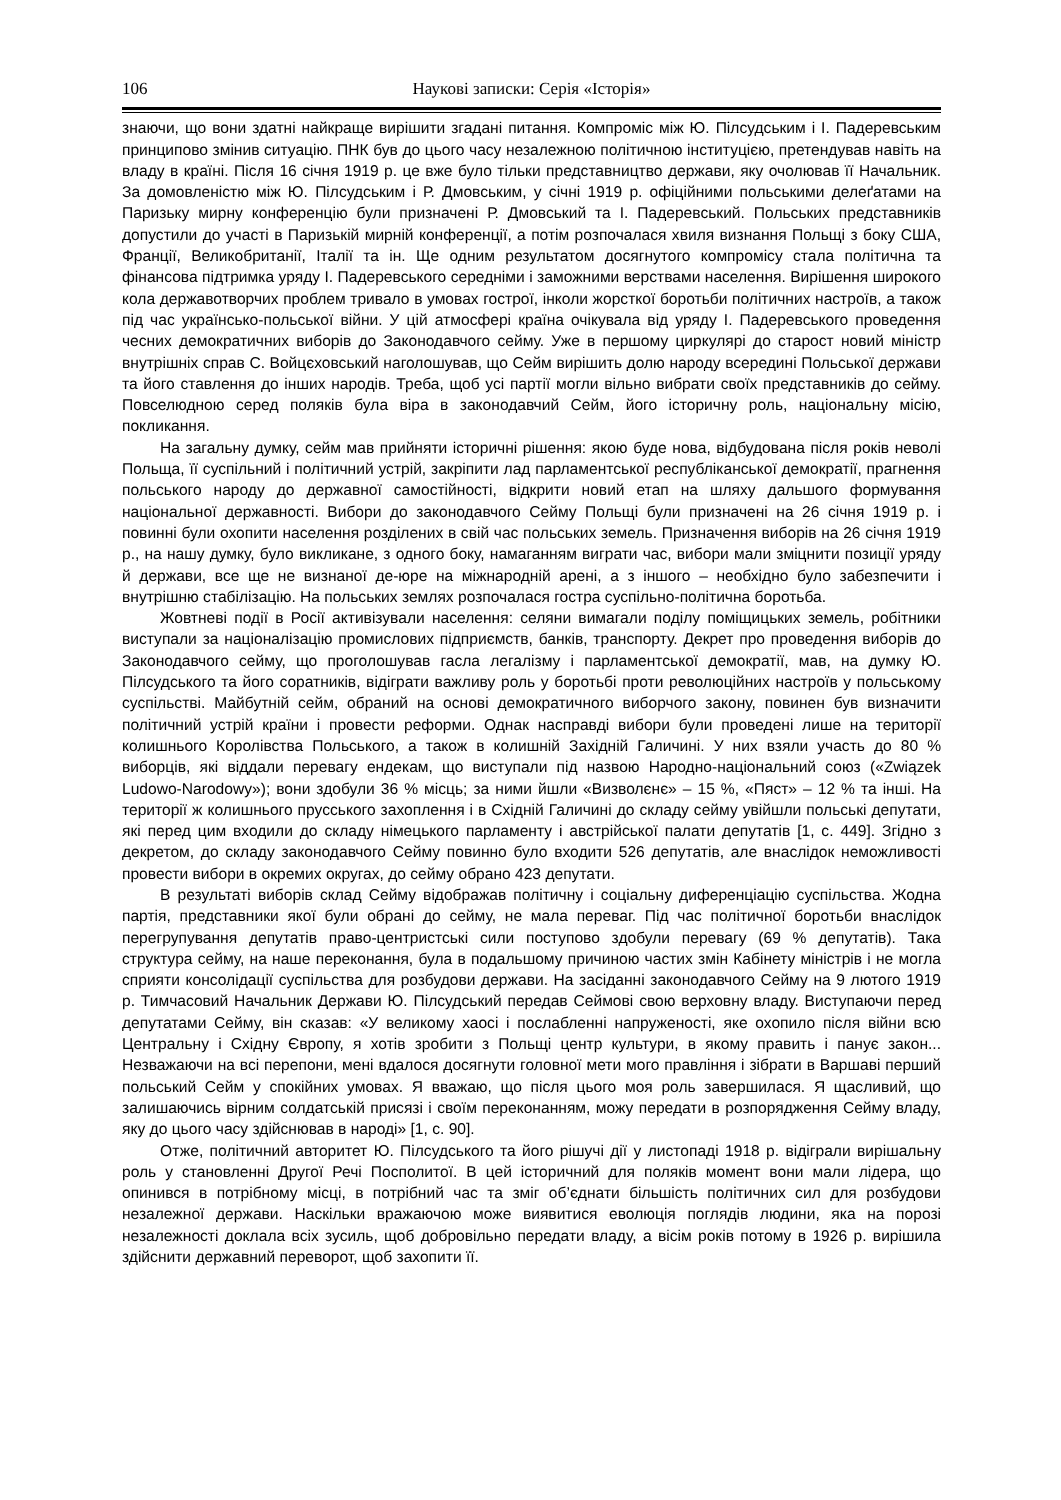106 Наукові записки: Серія «Історія»
знаючи, що вони здатні найкраще вирішити згадані питання. Компроміс між Ю. Пілсудським і І. Падеревським принципово змінив ситуацію. ПНК був до цього часу незалежною політичною інституцією, претендував навіть на владу в країні. Після 16 січня 1919 р. це вже було тільки представництво держави, яку очолював її Начальник. За домовленістю між Ю. Пілсудським і Р. Дмовським, у січні 1919 р. офіційними польськими делеґатами на Паризьку мирну конференцію були призначені Р. Дмовський та І. Падеревський. Польських представників допустили до участі в Паризькій мирній конференції, а потім розпочалася хвиля визнання Польщі з боку США, Франції, Великобританії, Італії та ін. Ще одним результатом досягнутого компромісу стала політична та фінансова підтримка уряду І. Падеревського середніми і заможними верствами населення. Вирішення широкого кола державотворчих проблем тривало в умовах гострої, інколи жорсткої боротьби політичних настроїв, а також під час українсько-польської війни. У цій атмосфері країна очікувала від уряду І. Падеревського проведення чесних демократичних виборів до Законодавчого сейму. Уже в першому циркулярі до старост новий міністр внутрішніх справ С. Войцєховський наголошував, що Сейм вирішить долю народу всередині Польської держави та його ставлення до інших народів. Треба, щоб усі партії могли вільно вибрати своїх представників до сейму. Повселюдною серед поляків була віра в законодавчий Сейм, його історичну роль, національну місію, покликання.
На загальну думку, сейм мав прийняти історичні рішення: якою буде нова, відбудована після років неволі Польща, її суспільний і політичний устрій, закріпити лад парламентської республіканської демократії, прагнення польського народу до державної самостійності, відкрити новий етап на шляху дальшого формування національної державності. Вибори до законодавчого Сейму Польщі були призначені на 26 січня 1919 р. і повинні були охопити населення розділених в свій час польських земель. Призначення виборів на 26 січня 1919 р., на нашу думку, було викликане, з одного боку, намаганням виграти час, вибори мали зміцнити позиції уряду й держави, все ще не визнаної де-юре на міжнародній арені, а з іншого – необхідно було забезпечити і внутрішню стабілізацію. На польських землях розпочалася гостра суспільно-політична боротьба.
Жовтневі події в Росії активізували населення: селяни вимагали поділу поміщицьких земель, робітники виступали за націоналізацію промислових підприємств, банків, транспорту. Декрет про проведення виборів до Законодавчого сейму, що проголошував гасла легалізму і парламентської демократії, мав, на думку Ю. Пілсудського та його соратників, відіграти важливу роль у боротьбі проти революційних настроїв у польському суспільстві. Майбутній сейм, обраний на основі демократичного виборчого закону, повинен був визначити політичний устрій країни і провести реформи. Однак насправді вибори були проведені лише на території колишнього Королівства Польського, а також в колишній Західній Галичині. У них взяли участь до 80 % виборців, які віддали перевагу ендекам, що виступали під назвою Народно-національний союз («Związek Ludowo-Narodowy»); вони здобули 36 % місць; за ними йшли «Визволєнє» – 15 %, «Пяст» – 12 % та інші. На території ж колишнього прусського захоплення і в Східній Галичині до складу сейму увійшли польські депутати, які перед цим входили до складу німецького парламенту і австрійської палати депутатів [1, с. 449]. Згідно з декретом, до складу законодавчого Сейму повинно було входити 526 депутатів, але внаслідок неможливості провести вибори в окремих округах, до сейму обрано 423 депутати.
В результаті виборів склад Сейму відображав політичну і соціальну диференціацію суспільства. Жодна партія, представники якої були обрані до сейму, не мала переваг. Під час політичної боротьби внаслідок перегрупування депутатів право-центристські сили поступово здобули перевагу (69 % депутатів). Така структура сейму, на наше переконання, була в подальшому причиною частих змін Кабінету міністрів і не могла сприяти консолідації суспільства для розбудови держави. На засіданні законодавчого Сейму на 9 лютого 1919 р. Тимчасовий Начальник Держави Ю. Пілсудський передав Сеймові свою верховну владу. Виступаючи перед депутатами Сейму, він сказав: «У великому хаосі і послабленні напруженості, яке охопило після війни всю Центральну і Східну Європу, я хотів зробити з Польщі центр культури, в якому править і панує закон... Незважаючи на всі перепони, мені вдалося досягнути головної мети мого правління і зібрати в Варшаві перший польський Сейм у спокійних умовах. Я вважаю, що після цього моя роль завершилася. Я щасливий, що залишаючись вірним солдатській присязі і своїм переконанням, можу передати в розпорядження Сейму владу, яку до цього часу здійснював в народі» [1, с. 90].
Отже, політичний авторитет Ю. Пілсудського та його рішучі дії у листопаді 1918 р. відіграли вирішальну роль у становленні Другої Речі Посполитої. В цей історичний для поляків момент вони мали лідера, що опинився в потрібному місці, в потрібний час та зміг об’єднати більшість політичних сил для розбудови незалежної держави. Наскільки вражаючою може виявитися еволюція поглядів людини, яка на порозі незалежності доклала всіх зусиль, щоб добровільно передати владу, а вісім років потому в 1926 р. вирішила здійснити державний переворот, щоб захопити її.